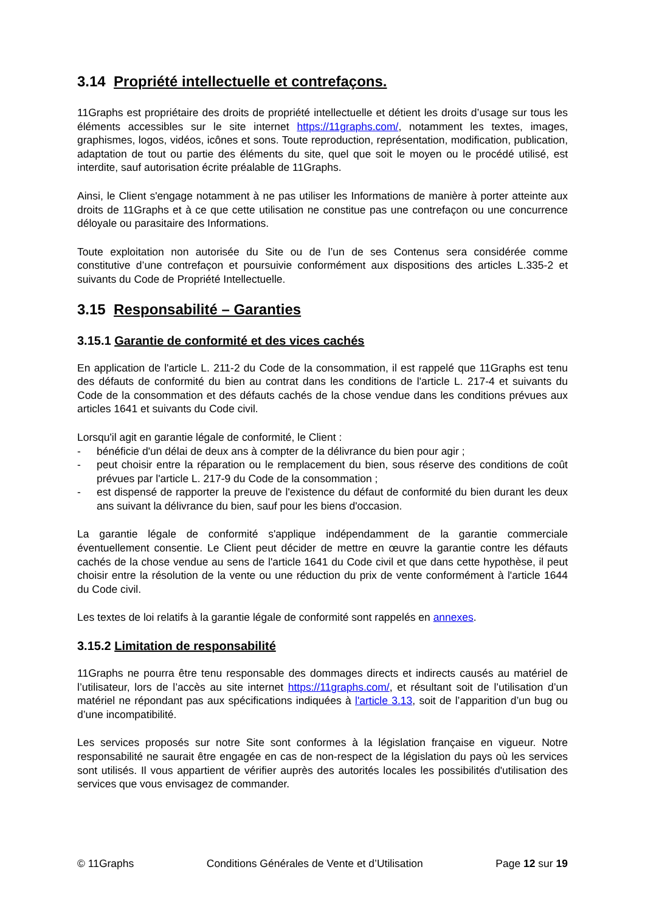3.14 Propriété intellectuelle et contrefaçons.
11Graphs est propriétaire des droits de propriété intellectuelle et détient les droits d’usage sur tous les éléments accessibles sur le site internet https://11graphs.com/, notamment les textes, images, graphismes, logos, vidéos, icônes et sons. Toute reproduction, représentation, modification, publication, adaptation de tout ou partie des éléments du site, quel que soit le moyen ou le procédé utilisé, est interdite, sauf autorisation écrite préalable de 11Graphs.
Ainsi, le Client s'engage notamment à ne pas utiliser les Informations de manière à porter atteinte aux droits de 11Graphs et à ce que cette utilisation ne constitue pas une contrefaçon ou une concurrence déloyale ou parasitaire des Informations.
Toute exploitation non autorisée du Site ou de l’un de ses Contenus sera considérée comme constitutive d’une contrefaçon et poursuivie conformément aux dispositions des articles L.335-2 et suivants du Code de Propriété Intellectuelle.
3.15 Responsabilité – Garanties
3.15.1 Garantie de conformité et des vices cachés
En application de l'article L. 211-2 du Code de la consommation, il est rappelé que 11Graphs est tenu des défauts de conformité du bien au contrat dans les conditions de l'article L. 217-4 et suivants du Code de la consommation et des défauts cachés de la chose vendue dans les conditions prévues aux articles 1641 et suivants du Code civil.
Lorsqu'il agit en garantie légale de conformité, le Client :
- bénéficie d'un délai de deux ans à compter de la délivrance du bien pour agir ;
- peut choisir entre la réparation ou le remplacement du bien, sous réserve des conditions de coût prévues par l'article L. 217-9 du Code de la consommation ;
- est dispensé de rapporter la preuve de l'existence du défaut de conformité du bien durant les deux ans suivant la délivrance du bien, sauf pour les biens d'occasion.
La garantie légale de conformité s'applique indépendamment de la garantie commerciale éventuellement consentie. Le Client peut décider de mettre en œuvre la garantie contre les défauts cachés de la chose vendue au sens de l'article 1641 du Code civil et que dans cette hypothèse, il peut choisir entre la résolution de la vente ou une réduction du prix de vente conformément à l'article 1644 du Code civil.
Les textes de loi relatifs à la garantie légale de conformité sont rappelés en annexes.
3.15.2 Limitation de responsabilité
11Graphs ne pourra être tenu responsable des dommages directs et indirects causés au matériel de l’utilisateur, lors de l’accès au site internet https://11graphs.com/, et résultant soit de l’utilisation d’un matériel ne répondant pas aux spécifications indiquées à l'article 3.13, soit de l’apparition d’un bug ou d’une incompatibilité.
Les services proposés sur notre Site sont conformes à la législation française en vigueur. Notre responsabilité ne saurait être engagée en cas de non-respect de la législation du pays où les services sont utilisés. Il vous appartient de vérifier auprès des autorités locales les possibilités d'utilisation des services que vous envisagez de commander.
© 11Graphs Conditions Générales de Vente et d’Utilisation Page 12 sur 19